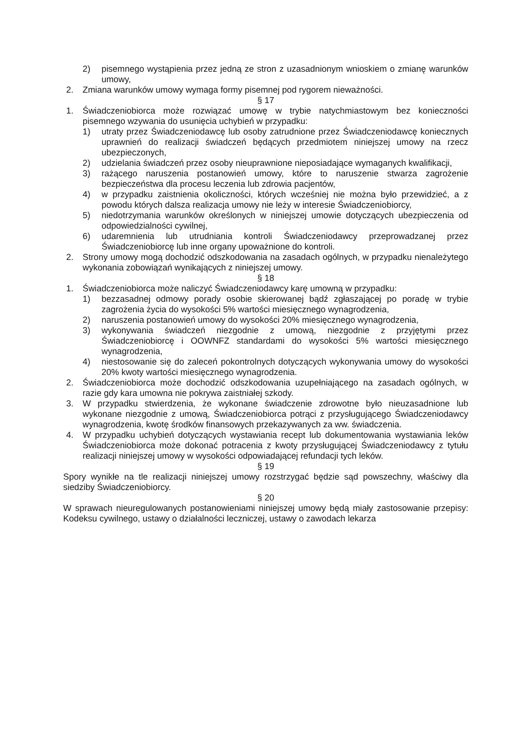2) pisemnego wystąpienia przez jedną ze stron z uzasadnionym wnioskiem o zmianę warunków umowy,
2. Zmiana warunków umowy wymaga formy pisemnej pod rygorem nieważności.
§ 17
1. Świadczeniobiorca może rozwiązać umowę w trybie natychmiastowym bez konieczności pisemnego wzywania do usunięcia uchybień w przypadku:
1) utraty przez Świadczeniodawcę lub osoby zatrudnione przez Świadczeniodawcę koniecznych uprawnień do realizacji świadczeń będących przedmiotem niniejszej umowy na rzecz ubezpieczonych,
2) udzielania świadczeń przez osoby nieuprawnione nieposiadające wymaganych kwalifikacji,
3) rażącego naruszenia postanowień umowy, które to naruszenie stwarza zagrożenie bezpieczeństwa dla procesu leczenia lub zdrowia pacjentów,
4) w przypadku zaistnienia okoliczności, których wcześniej nie można było przewidzieć, a z powodu których dalsza realizacja umowy nie leży w interesie Świadczeniobiorcy,
5) niedotrzymania warunków określonych w niniejszej umowie dotyczących ubezpieczenia od odpowiedzialności cywilnej,
6) udaremnienia lub utrudniania kontroli Świadczeniodawcy przeprowadzanej przez Świadczeniobiorcę lub inne organy upoważnione do kontroli.
2. Strony umowy mogą dochodzić odszkodowania na zasadach ogólnych, w przypadku nienależytego wykonania zobowiązań wynikających z niniejszej umowy.
§ 18
1. Świadczeniobiorca może naliczyć Świadczeniodawcy karę umowną w przypadku:
1) bezzasadnej odmowy porady osobie skierowanej bądź zgłaszającej po poradę w trybie zagrożenia życia do wysokości 5% wartości miesięcznego wynagrodzenia,
2) naruszenia postanowień umowy do wysokości 20% miesięcznego wynagrodzenia,
3) wykonywania świadczeń niezgodnie z umową, niezgodnie z przyjętymi przez Świadczeniobiorcę i OOWNFZ standardami do wysokości 5% wartości miesięcznego wynagrodzenia,
4) niestosowanie się do zaleceń pokontrolnych dotyczących wykonywania umowy do wysokości 20% kwoty wartości miesięcznego wynagrodzenia.
2. Świadczeniobiorca może dochodzić odszkodowania uzupełniającego na zasadach ogólnych, w razie gdy kara umowna nie pokrywa zaistniałej szkody.
3. W przypadku stwierdzenia, że wykonane świadczenie zdrowotne było nieuzasadnione lub wykonane niezgodnie z umową, Świadczeniobiorca potrąci z przysługującego Świadczeniodawcy wynagrodzenia, kwotę środków finansowych przekazywanych za ww. świadczenia.
4. W przypadku uchybień dotyczących wystawiania recept lub dokumentowania wystawiania leków Świadczeniobiorca może dokonać potracenia z kwoty przysługującej Świadczeniodawcy z tytułu realizacji niniejszej umowy w wysokości odpowiadającej refundacji tych leków.
§ 19
Spory wynikłe na tle realizacji niniejszej umowy rozstrzygać będzie sąd powszechny, właściwy dla siedziby Świadczeniobiorcy.
§ 20
W sprawach nieuregulowanych postanowieniami niniejszej umowy będą miały zastosowanie przepisy: Kodeksu cywilnego, ustawy o działalności leczniczej, ustawy o zawodach lekarza